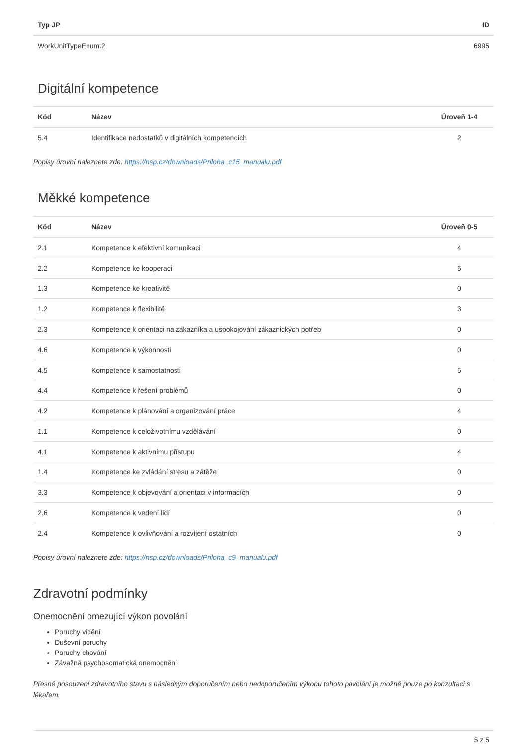| Typ JP | ID |
| --- | --- |
| WorkUnitTypeEnum.2 | 6995 |
Digitální kompetence
| Kód | Název | Úroveň 1-4 |
| --- | --- | --- |
| 5.4 | Identifikace nedostatků v digitálních kompetencích | 2 |
Popisy úrovní naleznete zde: https://nsp.cz/downloads/Priloha_c15_manualu.pdf
Měkké kompetence
| Kód | Název | Úroveň 0-5 |
| --- | --- | --- |
| 2.1 | Kompetence k efektivní komunikaci | 4 |
| 2.2 | Kompetence ke kooperaci | 5 |
| 1.3 | Kompetence ke kreativitě | 0 |
| 1.2 | Kompetence k flexibilitě | 3 |
| 2.3 | Kompetence k orientaci na zákazníka a uspokojování zákaznických potřeb | 0 |
| 4.6 | Kompetence k výkonnosti | 0 |
| 4.5 | Kompetence k samostatnosti | 5 |
| 4.4 | Kompetence k řešení problémů | 0 |
| 4.2 | Kompetence k plánování a organizování práce | 4 |
| 1.1 | Kompetence k celoživotnímu vzdělávání | 0 |
| 4.1 | Kompetence k aktivnímu přístupu | 4 |
| 1.4 | Kompetence ke zvládání stresu a zátěže | 0 |
| 3.3 | Kompetence k objevování a orientaci v informacích | 0 |
| 2.6 | Kompetence k vedení lidí | 0 |
| 2.4 | Kompetence k ovlivňování a rozvíjení ostatních | 0 |
Popisy úrovní naleznete zde: https://nsp.cz/downloads/Priloha_c9_manualu.pdf
Zdravotní podmínky
Onemocnění omezující výkon povolání
Poruchy vidění
Duševní poruchy
Poruchy chování
Závažná psychosomatická onemocnění
Přesné posouzení zdravotního stavu s následným doporučením nebo nedoporučením výkonu tohoto povolání je možné pouze po konzultaci s lékařem.
5 z 5